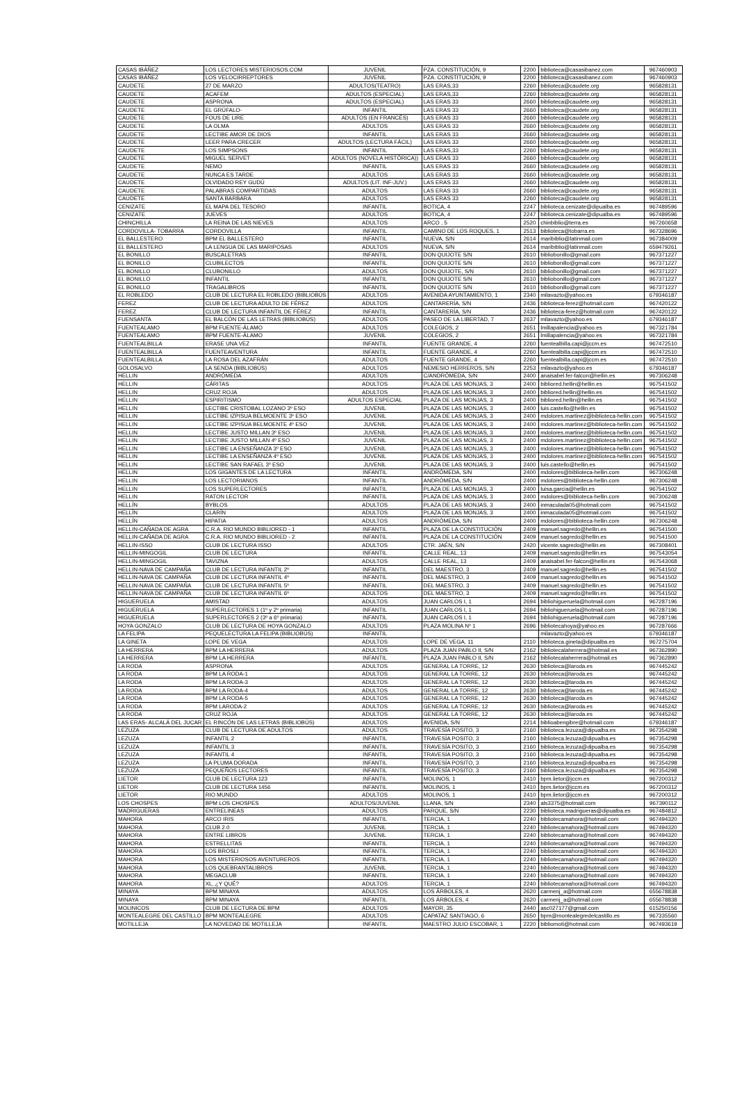| CASAS IBÁÑEZ | LOS LECTORES MISTERIOSOS.COM | JUVENIL | PZA. CONSTITUCIÓN, 9 | 2200 | biblioteca@casasibanez.com | 967460903 |
| CASAS IBÁÑEZ | LOS VELOCIRREPTORES | JUVENIL | PZA. CONSTITUCIÓN, 9 | 2200 | biblioteca@casasibanez.com | 967460903 |
| CAUDETE | 27 DE MARZO | ADULTOS(TEATRO) | LAS ERAS,33 | 2260 | biblioteca@caudete.org | 965828131 |
| CAUDETE | ACAFEM | ADULTOS (ESPECIAL) | LAS ERAS,33 | 2260 | biblioteca@caudete.org | 965828131 |
| CAUDETE | ASPRONA | ADULTOS (ESPECIAL) | LAS ERAS 33 | 2660 | biblioteca@caudete.org | 965828131 |
| CAUDETE | EL GRÚFALO- | INFANTIL | LAS ERAS 33 | 2660 | biblioteca@caudete.org | 965828131 |
| CAUDETE | FOUS DE LIRE | ADULTOS (EN FRANCÉS) | LAS ERAS 33 | 2660 | biblioteca@caudete.org | 965828131 |
| CAUDETE | LA OLMA | ADULTOS | LAS ERAS 33 | 2660 | biblioteca@caudete.org | 965828131 |
| CAUDETE | LECTIBE AMOR DE DIOS | INFANTIL | LAS ERAS 33 | 2660 | biblioteca@caudete.org | 965828131 |
| CAUDETE | LEER PARA CRECER | ADULTOS (LECTURA FÁCIL) | LAS ERAS 33 | 2660 | biblioteca@caudete.org | 965828131 |
| CAUDETE | LOS SIMPSONS | INFANTIL | LAS ERAS,33 | 2260 | biblioteca@caudete.org | 965828131 |
| CAUDETE | MIGUEL SERVET | ADULTOS (NOVELA HISTÓRICA)) | LAS ERAS 33 | 2660 | biblioteca@caudete.org | 965828131 |
| CAUDETE | NEMO | INFANTIL | LAS ERAS 33 | 2660 | biblioteca@caudete.org | 965828131 |
| CAUDETE | NUNCA ES TARDE | ADULTOS | LAS ERAS 33 | 2660 | biblioteca@caudete.org | 965828131 |
| CAUDETE | OLVIDADO REY GUDÚ | ADULTOS (LIT. INF-JUV.) | LAS ERAS 33 | 2660 | biblioteca@caudete.org | 965828131 |
| CAUDETE | PALABRAS COMPARTIDAS | ADULTOS | LAS ERAS 33 | 2660 | biblioteca@caudete.org | 965828131 |
| CAUDETE | SANTA BARBARA | ADULTOS | LAS ERAS 33 | 2260 | biblioteca@caudete.org | 965828131 |
| CENIZATE | EL MAPA DEL TESORO | INFANTIL | BOTICA, 4 | 2247 | biblioteca.cenizate@dipualba.es | 967489596 |
| CENIZATE | JUEVES | ADULTOS | BOTICA, 4 | 2247 | biblioteca.cenizate@dipualba.es | 967489596 |
| CHINCHILLA | LA REINA DE LAS NIEVES | ADULTOS | ARCO , 5 | 2520 | chinbiblio@terra.es | 967260658 |
| CORDOVILLA- TOBARRA | CORDOVILLA | INFANTIL | CAMINO DE LOS ROQUES, 1 | 2513 | biblioteca@tobarra.es | 967328696 |
| EL BALLESTERO | BPM EL BALLESTERO | INFANTIL | NUEVA, S/N | 2614 | maribiblio@latinmail.com | 967384009 |
| EL BALLESTERO | LA LENGUA DE LAS MARIPOSAS | ADULTOS | NUEVA, S/N | 2614 | maribiblio@latinmail.com | 659479261 |
| EL BONILLO | BUSCALETRAS | INFANTIL | DON QUIJOTE S/N | 2610 | bibliobonillo@gmail.com | 967371227 |
| EL BONILLO | CLUBILECTOS | INFANTIL | DON QUIJOTE S/N | 2610 | bibliobonillo@gmail.com | 967371227 |
| EL BONILLO | CLUBONILLO | ADULTOS | DON QUIJOTE, S/N | 2610 | bibliobonillo@gmail.com | 967371227 |
| EL BONILLO | INFANTIL | INFANTIL | DON QUIJOTE S/N | 2610 | bibliobonillo@gmail.com | 967371227 |
| EL BONILLO | TRAGALIBROS | INFANTIL | DON QUIJOTE S/N | 2610 | bibliobonillo@gmail.com | 967371227 |
| EL ROBLEDO | CLUB DE LECTURA EL ROBLEDO (BIBLIOBÚS | ADULTOS | AVENIDA AYUNTAMIENTO, 1 | 2340 | milavazto@yahoo.es | 679346187 |
| FEREZ | CLUB DE LECTURA ADULTO DE FÉREZ | ADULTOS | CANTARERÍA, S/N | 2436 | biblioteca-ferez@hotmail.com | 967420122 |
| FEREZ | CLUB DE LECTURA INFANTIL DE FÉREZ | INFANTIL | CANTARERÍA, S/N | 2436 | biblioteca-ferez@hotmail.com | 967420122 |
| FUENSANTA | EL BALCÓN DE LAS LETRAS (BIBLIOBÚS) | ADULTOS | PASEO DE LA LIBERTAD, 7 | 2637 | milavazto@yahoo.es | 679346187 |
| FUENTEALAMO | BPM FUENTE-ÁLAMO | ADULTOS | COLEGIOS, 2 | 2651 | lmillapalencia@yahoo.es | 967321784 |
| FUENTEALAMO | BPM FUENTE-ÁLAMO | JUVENIL | COLEGIOS, 2 | 2651 | lmillapalencia@yahoo.es | 967321784 |
| FUENTEALBILLA | ERASE UNA VEZ | INFANTIL | FUENTE GRANDE, 4 | 2260 | fuentealbilla.capi@jccm.es | 967472510 |
| FUENTEALBILLA | FUENTEAVENTURA | INFANTIL | FUENTE GRANDE, 4 | 2260 | fuentealbilla.capi@jccm.es | 967472510 |
| FUENTEALBILLA | LA ROSA DEL AZAFRÁN | ADULTOS | FUENTE GRANDE, 4 | 2260 | fuentealbilla.capi@jccm.es | 967472510 |
| GOLOSALVO | LA SENDA (BIBLIOBÚS) | ADULTOS | NEMESIO HERREROS, S/N | 2253 | milavazto@yahoo.es | 679346187 |
| HELLIN | ANDRÓMEDA | ADULTOS | C/ANDRÓMEDA, S/N | 2400 | anaisabel.fer-falcon@hellin.es | 967306248 |
| HELLIN | CÁRITAS | ADULTOS | PLAZA DE LAS MONJAS, 3 | 2400 | bibliored.hellin@hellin.es | 967541502 |
| HELLIN | CRUZ ROJA | ADULTOS | PLAZA DE LAS MONJAS, 3 | 2400 | bibliored.hellin@hellin.es | 967541502 |
| HELLIN | ESPIRITISMO | ADULTOS ESPECIAL | PLAZA DE LAS MONJAS, 3 | 2400 | bibliored.hellin@hellin.es | 967541502 |
| HELLIN | LECTIBE CRISTOBAL LOZANO 3º ESO | JUVENIL | PLAZA DE LAS MONJAS, 3 | 2400 | luis.castello@hellin.es | 967541502 |
| HELLIN | LECTIBE IZPISUA BELMOENTE 3º ESO | JUVENIL | PLAZA DE LAS MONJAS, 3 | 2400 | mdolores.martinez@biblioteca-hellin.com | 967541502 |
| HELLIN | LECTIBE IZPISUA BELMOENTE 4º ESO | JUVENIL | PLAZA DE LAS MONJAS, 3 | 2400 | mdolores.martinez@biblioteca-hellin.com | 967541502 |
| HELLIN | LECTIBE JUSTO MILLAN 3º ESO | JUVENIL | PLAZA DE LAS MONJAS, 3 | 2400 | mdolores.martinez@biblioteca-hellin.com | 967541502 |
| HELLIN | LECTIBE JUSTO MILLAN 4º ESO | JUVENIL | PLAZA DE LAS MONJAS, 3 | 2400 | mdolores.martinez@biblioteca-hellin.com | 967541502 |
| HELLIN | LECTIBE LA ENSEÑANZA 3º ESO | JUVENIL | PLAZA DE LAS MONJAS, 3 | 2400 | mdolores.martinez@biblioteca-hellin.com | 967541502 |
| HELLIN | LECTIBE LA ENSEÑANZA 4º ESO | JUVENIL | PLAZA DE LAS MONJAS, 3 | 2400 | mdolores.martinez@biblioteca-hellin.com | 967541502 |
| HELLIN | LECTIBE SAN RAFAEL 3º ESO | JUVENIL | PLAZA DE LAS MONJAS, 3 | 2400 | luis.castello@hellin.es | 967541502 |
| HELLIN | LOS GIGANTES DE LA LECTURA | INFANTIL | ANDRÓMEDA, S/N | 2400 | mdolores@biblioteca-hellin.com | 967306248 |
| HELLIN | LOS LECTORIANOS | INFANTIL | ANDRÓMEDA, S/N | 2400 | mdolores@biblioteca-hellin.com | 967306248 |
| HELLIN | LOS SUPERLECTORES | INFANTIL | PLAZA DE LAS MONJAS, 3 | 2400 | luisa.garcia@hellin.es | 967541502 |
| HELLIN | RATON LECTOR | INFANTIL | PLAZA DE LAS MONJAS, 3 | 2400 | mdolores@biblioteca-hellin.com | 967306248 |
| HELLÍN | BYBLOS | ADULTOS | PLAZA DE LAS MONJAS, 3 | 2400 | inmaculada05@hotmail.com | 967541502 |
| HELLÍN | CLARÍN | ADULTOS | PLAZA DE LAS MONJAS, 3 | 2400 | inmaculada05@hotmail.com | 967541502 |
| HELLÍN | HIPATIA | ADULTOS | ANDRÓMEDA, S/N | 2400 | mdolores@biblioteca-hellin.com | 967306248 |
| HELLIN-CAÑADA DE AGRA | C.R.A. RIO MUNDO BIBLIORED - 1 | INFANTIL | PLAZA DE LA CONSTITUCIÓN | 2409 | manuel.sagredo@hellin.es | 967541500 |
| HELLIN-CAÑADA DE AGRA | C.R.A. RIO MUNDO BIBLIORED - 2 | INFANTIL | PLAZA DE LA CONSTITUCIÓN | 2409 | manuel.sagredo@hellin.es | 967541500 |
| HELLIN-ISSO | CLUB DE LECTURA ISSO | ADULTOS | CTR. JAÉN, S/N | 2420 | vicente.sagredo@hellin.es | 967308401 |
| HELLIN-MINGOGIL | CLUB DE LECTURA | INFANTIL | CALLE REAL, 13 | 2409 | manuel.sagredo@hellin.es | 967543054 |
| HELLIN-MINGOGIL | TAVIZNA | ADULTOS | CALLE REAL, 13 | 2409 | anaisabel.fer-falcon@hellin.es | 967543068 |
| HELLIN-NAVA DE CAMPAÑA | CLUB DE LECTURA INFANTIL 2º | INFANTIL | DEL MAESTRO, 3 | 2409 | manuel.sagredo@hellin.es | 967541502 |
| HELLIN-NAVA DE CAMPAÑA | CLUB DE LECTURA INFANTIL 4º | INFANTIL | DEL MAESTRO, 3 | 2409 | manuel.sagredo@hellin.es | 967541502 |
| HELLIN-NAVA DE CAMPAÑA | CLUB DE LECTURA INFANTIL 5º | INFANTIL | DEL MAESTRO, 3 | 2409 | manuel.sagredo@hellin.es | 967541502 |
| HELLIN-NAVA DE CAMPAÑA | CLUB DE LECTURA INFANTIL 6º | ADULTOS | DEL MAESTRO, 3 | 2409 | manuel.sagredo@hellin.es | 967541502 |
| HIGUERUELA | AMISTAD | ADULTOS | JUAN CARLOS I, 1 | 2694 | bibliohigueruela@hotmail.com | 967287196 |
| HIGUERUELA | SUPERLECTORES 1 (1º y 2º primaria) | INFANTIL | JUAN CARLOS I, 1 | 2694 | bibliohigueruela@hotmail.com | 967287196 |
| HIGUERUELA | SUPERLECTORES 2 (3º a 6º primaria) | INFANTIL | JUAN CARLOS I, 1 | 2694 | bibliohigueruela@hotmail.com | 967287196 |
| HOYA GONZALO | CLUB DE LECTURA DE HOYA GONZALO | ADULTOS | PLAZA MOLINA Nº 1 | 2696 | bibliotecahoya@yahoo.es | 967287666 |
| LA FELIPA | PEQUELECTURA LA FELIPA (BIBLIOBÚS) | INFANTIL | | | milavazto@yahoo.es | 679346187 |
| LA GINETA | LOPE DE VEGA | ADULTOS | LOPE DE VEGA, 11 | 2110 | biblioteca.gineta@dipualba.es | 967275704 |
| LA HERRERA | BPM LA HERRERA | ADULTOS | PLAZA JUAN PABLO II, S/N | 2162 | bibliotecalaherrera@hotmail.es | 967362890 |
| LA HERRERA | BPM LA HERRERA | INFANTIL | PLAZA JUAN PABLO II, S/N | 2162 | bibliotecalaherrera@hotmail.es | 967362890 |
| LA RODA | ASPRONA | ADULTOS | GENERAL LA TORRE, 12 | 2630 | biblioteca@laroda.es | 967445242 |
| LA RODA | BPM LA RODA-1 | ADULTOS | GENERAL LA TORRE, 12 | 2630 | biblioteca@laroda.es | 967445242 |
| LA RODA | BPM LA RODA-3 | ADULTOS | GENERAL LA TORRE, 12 | 2630 | biblioteca@laroda.es | 967445242 |
| LA RODA | BPM LA RODA-4 | ADULTOS | GENERAL LA TORRE, 12 | 2630 | biblioteca@laroda.es | 967445242 |
| LA RODA | BPM LA RODA-5 | ADULTOS | GENERAL LA TORRE, 12 | 2630 | biblioteca@laroda.es | 967445242 |
| LA RODA | BPM LARODA-2 | ADULTOS | GENERAL LA TORRE, 12 | 2630 | biblioteca@laroda.es | 967445242 |
| LA RODA | CRUZ ROJA | ADULTOS | GENERAL LA TORRE, 12 | 2630 | biblioteca@laroda.es | 967445242 |
| LAS ERAS- ALCALÁ DEL JUCAR | EL RINCÓN DE LAS LETRAS (BIBLIOBÚS) | ADULTOS | AVENIDA, S/N | 2214 | biblioabengibre@hotmail.com | 679346187 |
| LEZUZA | CLUB DE LECTURA DE ADULTOS | ADULTOS | TRAVESÍA POSITO, 3 | 2160 | biblioteca.lezuza@dipualba.es | 967354298 |
| LEZUZA | INFANTIL 2 | INFANTIL | TRAVESÍA POSITO, 3 | 2160 | biblioteca.lezuza@dipualba.es | 967354298 |
| LEZUZA | INFANTIL 3 | INFANTIL | TRAVESÍA POSITO, 3 | 2160 | biblioteca.lezuza@dipualba.es | 967354298 |
| LEZUZA | INFANTIL 4 | INFANTIL | TRAVESÍA POSITO, 3 | 2160 | biblioteca.lezuza@dipualba.es | 967354298 |
| LEZUZA | LA PLUMA DORADA | INFANTIL | TRAVESÍA POSITO, 3 | 2160 | biblioteca.lezuza@dipualba.es | 967354298 |
| LEZUZA | PEQUEÑOS LECTORES | INFANTIL | TRAVESÍA POSITO, 3 | 2160 | biblioteca.lezuza@dipualba.es | 967354298 |
| LIETOR | CLUB DE LECTURA 123 | INFANTIL | MOLINOS, 1 | 2410 | bpm.lietor@jccm.es | 967200312 |
| LIETOR | CLUB DE LECTURA 1456 | INFANTIL | MOLINOS, 1 | 2410 | bpm.lietor@jccm.es | 967200312 |
| LIETOR | RIO MUNDO | ADULTOS | MOLINOS, 1 | 2410 | bpm.lietor@jccm.es | 967200312 |
| LOS CHOSPES | BPM LOS CHOSPES | ADULTOS/JUVENIL | LLANA, S/N | 2340 | als3375@hotmail.com | 967390112 |
| MADRIGUERAS | ENTRELINEAS | ADULTOS | PARQUE, S/N | 2230 | biblioteca.madrigueras@dipualba.es | 967484812 |
| MAHORA | ARCO IRIS | INFANTIL | TERCIA, 1 | 2240 | bibliotecamahora@hotmail.com | 967494320 |
| MAHORA | CLUB 2.0 | JUVENIL | TERCIA, 1 | 2240 | bibliotecamahora@hotmail.com | 967494320 |
| MAHORA | ENTRE LIBROS | JUVENIL | TERCIA, 1 | 2240 | bibliotecamahora@hotmail.com | 967494320 |
| MAHORA | ESTRELLITAS | INFANTIL | TERCIA, 1 | 2240 | bibliotecamahora@hotmail.com | 967494320 |
| MAHORA | LOS BROSLI | INFANTIL | TERCIA, 1 | 2240 | bibliotecamahora@hotmail.com | 967494320 |
| MAHORA | LOS MISTERIOSOS AVENTUREROS | INFANTIL | TERCIA, 1 | 2240 | bibliotecamahora@hotmail.com | 967494320 |
| MAHORA | LOS QUEBRANTALIBROS | JUVENIL | TERCIA, 1 | 2240 | bibliotecamahora@hotmail.com | 967494320 |
| MAHORA | MEGACLUB | INFANTIL | TERCIA, 1 | 2240 | bibliotecamahora@hotmail.com | 967494320 |
| MAHORA | XL, ¿Y QUÉ? | ADULTOS | TERCIA, 1 | 2240 | bibliotecamahora@hotmail.com | 967494320 |
| MINAYA | BPM MINAYA | ADULTOS | LOS ÁRBOLES, 4 | 2620 | carmenj_a@hotmail.com | 655678838 |
| MINAYA | BPM MINAYA | INFANTIL | LOS ÁRBOLES, 4 | 2620 | carmenj_a@hotmail.com | 655678838 |
| MOLINICOS | CLUB DE LECTURA DE BPM | ADULTOS | MAYOR, 35 | 2440 | asc027177@gmail.com | 615250156 |
| MONTEALEGRE DEL CASTILLO | BPM MONTEALEGRE | ADULTOS | CAPATAZ SANTIAGO, 6 | 2650 | bpm@montealegredelcastillo.es | 967335560 |
| MOTILLEJA | LA NOVEDAD DE MOTILLEJA | INFANTIL | MAESTRO JULIO ESCOBAR, 1 | 2220 | bibliomoti@hotmail.com | 967493619 |